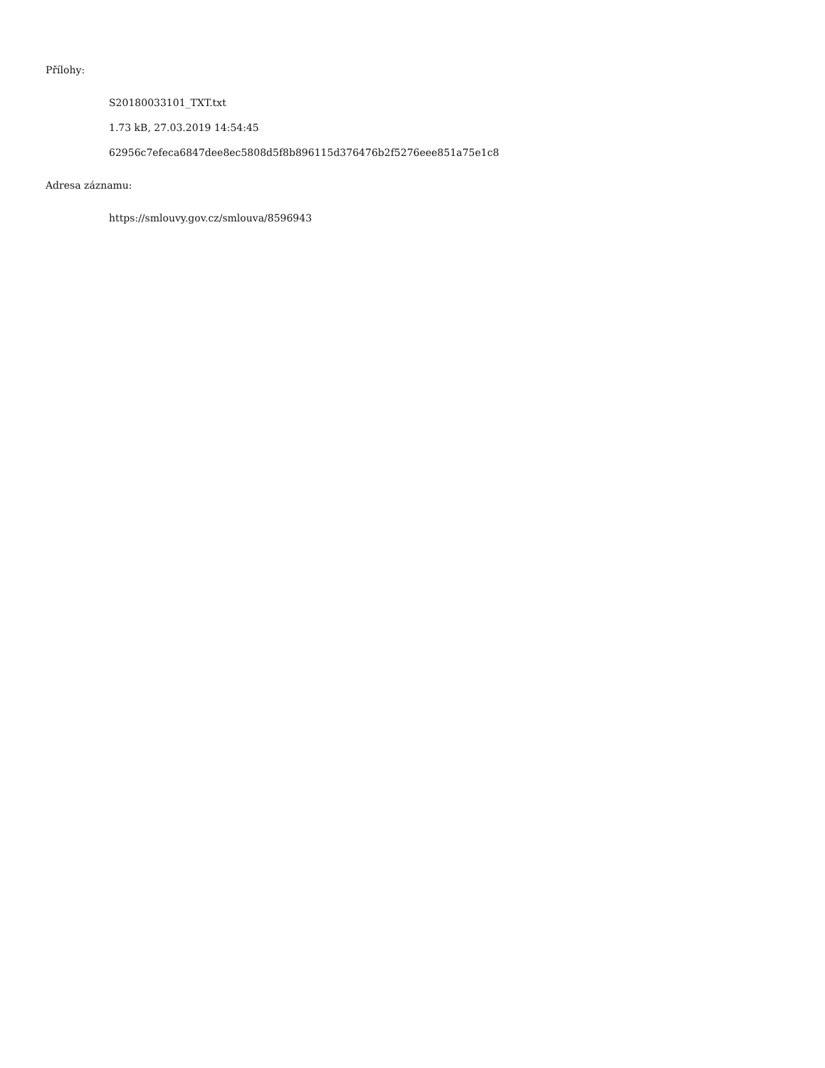Přílohy:
S20180033101_TXT.txt
1.73 kB, 27.03.2019 14:54:45
62956c7efeca6847dee8ec5808d5f8b896115d376476b2f5276eee851a75e1c8
Adresa záznamu:
https://smlouvy.gov.cz/smlouva/8596943